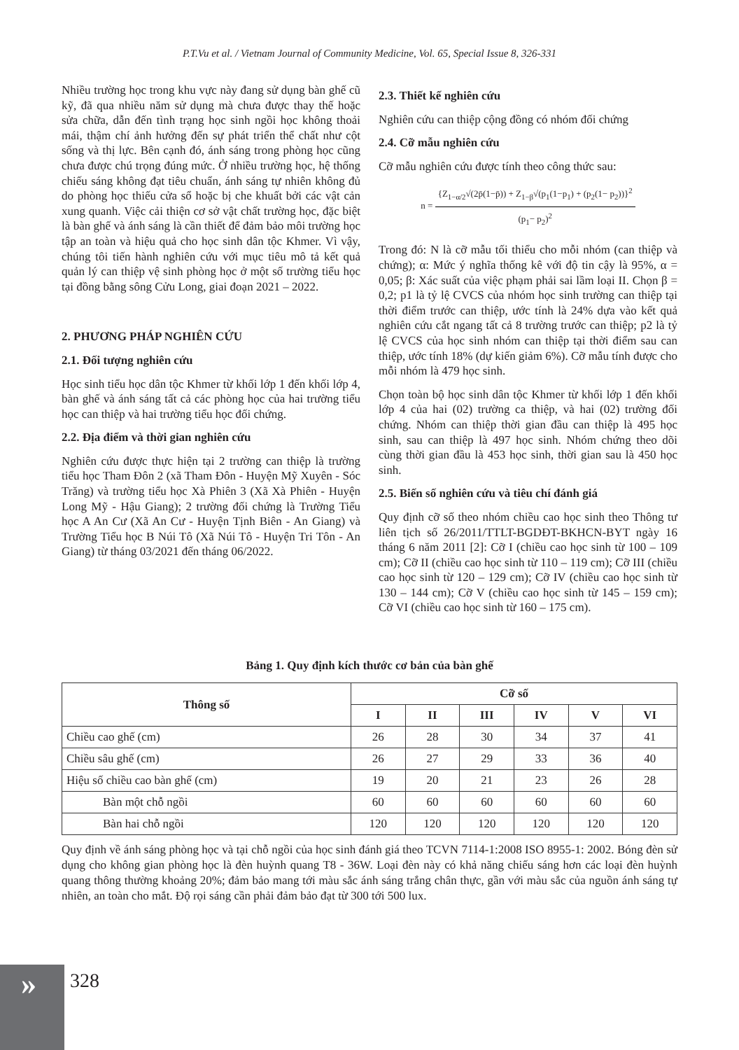P.T.Vu et al. / Vietnam Journal of Community Medicine, Vol. 65, Special Issue 8, 326-331
Nhiều trường học trong khu vực này đang sử dụng bàn ghế cũ kỹ, đã qua nhiều năm sử dụng mà chưa được thay thế hoặc sửa chữa, dẫn đến tình trạng học sinh ngồi học không thoải mái, thậm chí ảnh hưởng đến sự phát triển thể chất như cột sống và thị lực. Bên cạnh đó, ánh sáng trong phòng học cũng chưa được chú trọng đúng mức. Ở nhiều trường học, hệ thống chiếu sáng không đạt tiêu chuẩn, ánh sáng tự nhiên không đủ do phòng học thiếu cửa sổ hoặc bị che khuất bởi các vật cản xung quanh. Việc cải thiện cơ sở vật chất trường học, đặc biệt là bàn ghế và ánh sáng là cần thiết để đảm bảo môi trường học tập an toàn và hiệu quả cho học sinh dân tộc Khmer. Vì vậy, chúng tôi tiến hành nghiên cứu với mục tiêu mô tả kết quả quản lý can thiệp vệ sinh phòng học ở một số trường tiểu học tại đồng bằng sông Cửu Long, giai đoạn 2021 – 2022.
2. PHƯƠNG PHÁP NGHIÊN CỨU
2.1. Đối tượng nghiên cứu
Học sinh tiểu học dân tộc Khmer từ khối lớp 1 đến khối lớp 4, bàn ghế và ánh sáng tất cả các phòng học của hai trường tiểu học can thiệp và hai trường tiểu học đối chứng.
2.2. Địa điểm và thời gian nghiên cứu
Nghiên cứu được thực hiện tại 2 trường can thiệp là trường tiểu học Tham Đôn 2 (xã Tham Đôn - Huyện Mỹ Xuyên - Sóc Trăng) và trường tiểu học Xà Phiên 3 (Xã Xà Phiên - Huyện Long Mỹ - Hậu Giang); 2 trường đối chứng là Trường Tiểu học A An Cư (Xã An Cư - Huyện Tịnh Biên - An Giang) và Trường Tiểu học B Núi Tô (Xã Núi Tô - Huyện Tri Tôn - An Giang) từ tháng 03/2021 đến tháng 06/2022.
2.3. Thiết kế nghiên cứu
Nghiên cứu can thiệp cộng đồng có nhóm đối chứng
2.4. Cỡ mẫu nghiên cứu
Cỡ mẫu nghiên cứu được tính theo công thức sau:
n = {Z<sub>1−α/2</sub>√(2p̄(1−p̄)) + Z<sub>1−β</sub>√(p<sub>1</sub>(1−p<sub>1</sub>) + (p<sub>2</sub>(1− p<sub>2</sub>))}<sup>2</sup> (p<sub>1</sub>− p<sub>2</sub>)<sup>2</sup>
Trong đó: N là cỡ mẫu tối thiểu cho mỗi nhóm (can thiệp và chứng); α: Mức ý nghĩa thống kê với độ tin cậy là 95%, α = 0,05; β: Xác suất của việc phạm phải sai lầm loại II. Chọn β = 0,2; p1 là tỷ lệ CVCS của nhóm học sinh trường can thiệp tại thời điểm trước can thiệp, ước tính là 24% dựa vào kết quả nghiên cứu cắt ngang tất cả 8 trường trước can thiệp; p2 là tỷ lệ CVCS của học sinh nhóm can thiệp tại thời điểm sau can thiệp, ước tính 18% (dự kiến giảm 6%). Cỡ mẫu tính được cho mỗi nhóm là 479 học sinh.
Chọn toàn bộ học sinh dân tộc Khmer từ khối lớp 1 đến khối lớp 4 của hai (02) trường ca thiệp, và hai (02) trường đối chứng. Nhóm can thiệp thời gian đầu can thiệp là 495 học sinh, sau can thiệp là 497 học sinh. Nhóm chứng theo dõi cùng thời gian đầu là 453 học sinh, thời gian sau là 450 học sinh.
2.5. Biến số nghiên cứu và tiêu chí đánh giá
Quy định cỡ số theo nhóm chiều cao học sinh theo Thông tư liên tịch số 26/2011/TTLT-BGDĐT-BKHCN-BYT ngày 16 tháng 6 năm 2011 [2]: Cỡ I (chiều cao học sinh từ 100 – 109 cm); Cỡ II (chiều cao học sinh từ 110 – 119 cm); Cỡ III (chiều cao học sinh từ 120 – 129 cm); Cỡ IV (chiều cao học sinh từ 130 – 144 cm); Cỡ V (chiều cao học sinh từ 145 – 159 cm); Cỡ VI (chiều cao học sinh từ 160 – 175 cm).
Bảng 1. Quy định kích thước cơ bản của bàn ghế
| Thông số | Cỡ số | | | | | |
| --- | --- | --- | --- | --- | --- | --- |
| | I | II | III | IV | V | VI |
| Chiều cao ghế (cm) | 26 | 28 | 30 | 34 | 37 | 41 |
| Chiều sâu ghế (cm) | 26 | 27 | 29 | 33 | 36 | 40 |
| Hiệu số chiều cao bàn ghế (cm) | 19 | 20 | 21 | 23 | 26 | 28 |
| Bàn một chỗ ngồi | 60 | 60 | 60 | 60 | 60 | 60 |
| Bàn hai chỗ ngồi | 120 | 120 | 120 | 120 | 120 | 120 |
Quy định về ánh sáng phòng học và tại chỗ ngồi của học sinh đánh giá theo TCVN 7114-1:2008 ISO 8955-1: 2002. Bóng đèn sử dụng cho không gian phòng học là đèn huỳnh quang T8 - 36W. Loại đèn này có khả năng chiếu sáng hơn các loại đèn huỳnh quang thông thường khoảng 20%; đảm bảo mang tới màu sắc ánh sáng trắng chân thực, gần với màu sắc của nguồn ánh sáng tự nhiên, an toàn cho mắt. Độ rọi sáng cần phải đảm bảo đạt từ 300 tới 500 lux.
» 328